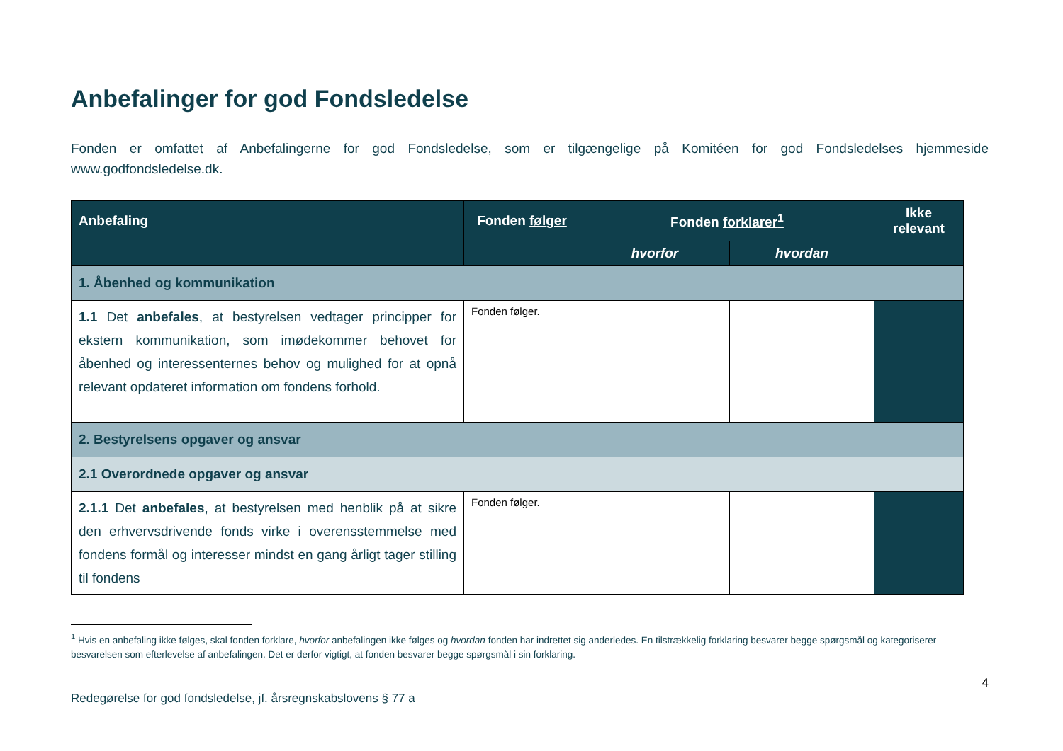Anbefalinger for god Fondsledelse
Fonden er omfattet af Anbefalingerne for god Fondsledelse, som er tilgængelige på Komitéen for god Fondsledelses hjemmeside www.godfondsledelse.dk.
| Anbefaling | Fonden følger | Fonden forklarer<sup>1</sup> | | Ikke relevant |
| --- | --- | --- | --- | --- |
| | | hvorfor | hvordan | |
| 1. Åbenhed og kommunikation | | | | |
| 1.1 Det anbefales , at bestyrelsen vedtager principper for ekstern kommunikation, som imødekommer behovet for åbenhed og interessenternes behov og mulighed for at opnå relevant opdateret information om fondens forhold. | Fonden følger. | | | |
| 2. Bestyrelsens opgaver og ansvar | | | | |
| 2.1 Overordnede opgaver og ansvar | | | | |
| 2.1.1 Det anbefales , at bestyrelsen med henblik på at sikre den erhvervsdrivende fonds virke i overensstemmelse med fondens formål og interesser mindst en gang årligt tager stilling til fondens | Fonden følger. | | | |
<sup>1</sup> Hvis en anbefaling ikke følges, skal fonden forklare, hvorfor anbefalingen ikke følges og hvordan fonden har indrettet sig anderledes. En tilstrækkelig forklaring besvarer begge spørgsmål og kategoriserer besvarelsen som efterlevelse af anbefalingen. Det er derfor vigtigt, at fonden besvarer begge spørgsmål i sin forklaring.
Redegørelse for god fondsledelse, jf. årsregnskabslovens § 77 a 4